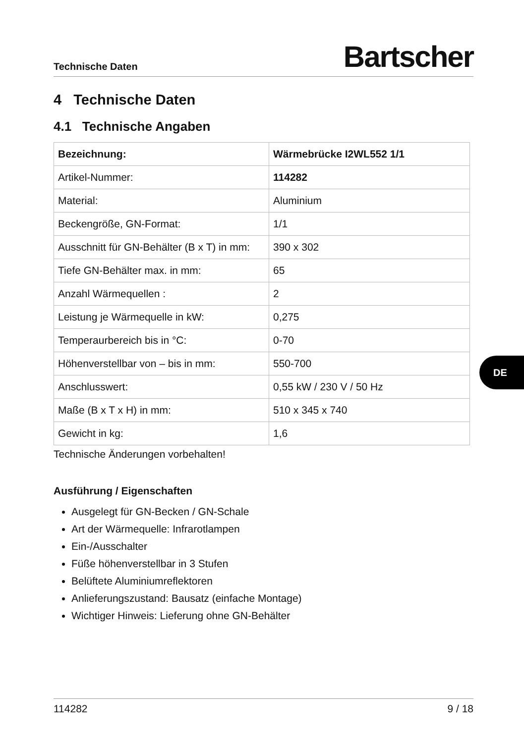Technische Daten Bartscher
4 Technische Daten
4.1 Technische Angaben
| Bezeichnung: | Wärmebrücke I2WL552 1/1 |
| Artikel-Nummer: | 114282 |
| Material: | Aluminium |
| Beckengröße, GN-Format: | 1/1 |
| Ausschnitt für GN-Behälter (B x T) in mm: | 390 x 302 |
| Tiefe GN-Behälter max. in mm: | 65 |
| Anzahl Wärmequellen : | 2 |
| Leistung je Wärmequelle in kW: | 0,275 |
| Temperaurbereich bis in °C: | 0-70 |
| Höhenverstellbar von – bis in mm: | 550-700 |
| Anschlusswert: | 0,55 kW / 230 V / 50 Hz |
| Maße (B x T x H) in mm: | 510 x 345 x 740 |
| Gewicht in kg: | 1,6 |
Technische Änderungen vorbehalten!
Ausführung / Eigenschaften
Ausgelegt für GN-Becken / GN-Schale
Art der Wärmequelle: Infrarotlampen
Ein-/Ausschalter
Füße höhenverstellbar in 3 Stufen
Belüftete Aluminiumreflektoren
Anlieferungszustand: Bausatz (einfache Montage)
Wichtiger Hinweis: Lieferung ohne GN-Behälter
DE
114282 9 / 18